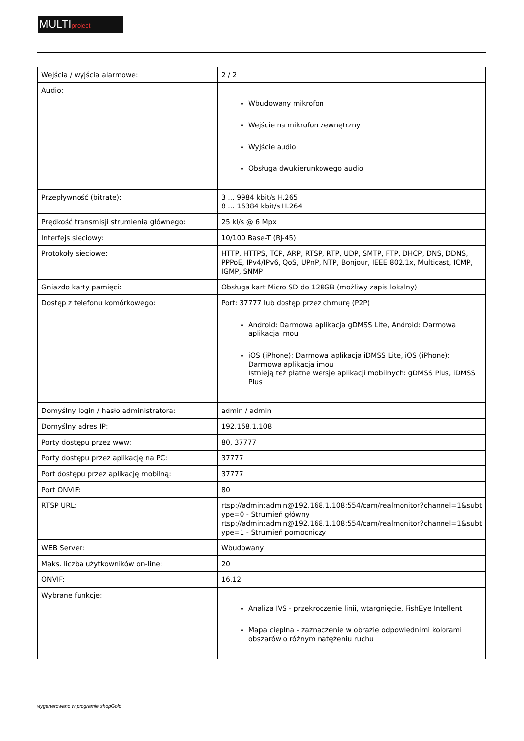MULTIproject
| Wejścia / wyjścia alarmowe: | 2 / 2 |
| Audio: | Wbudowany mikrofon Wejście na mikrofon zewnętrzny Wyjście audio Obsługa dwukierunkowego audio |
| Przepływność (bitrate): | 3 ... 9984 kbit/s H.265 8 ... 16384 kbit/s H.264 |
| Prędkość transmisji strumienia głównego: | 25 kl/s @ 6 Mpx |
| Interfejs sieciowy: | 10/100 Base-T (RJ-45) |
| Protokoły sieciowe: | HTTP, HTTPS, TCP, ARP, RTSP, RTP, UDP, SMTP, FTP, DHCP, DNS, DDNS, PPPoE, IPv4/IPv6, QoS, UPnP, NTP, Bonjour, IEEE 802.1x, Multicast, ICMP, IGMP, SNMP |
| Gniazdo karty pamięci: | Obsługa kart Micro SD do 128GB (możliwy zapis lokalny) |
| Dostęp z telefonu komórkowego: | Port: 37777 lub dostęp przez chmurę (P2P) Android: Darmowa aplikacja gDMSS Lite, Android: Darmowa aplikacja imou iOS (iPhone): Darmowa aplikacja iDMSS Lite, iOS (iPhone): Darmowa aplikacja imou Istnieją też płatne wersje aplikacji mobilnych: gDMSS Plus, iDMSS Plus |
| Domyślny login / hasło administratora: | admin / admin |
| Domyślny adres IP: | 192.168.1.108 |
| Porty dostępu przez www: | 80, 37777 |
| Porty dostępu przez aplikację na PC: | 37777 |
| Port dostępu przez aplikację mobilną: | 37777 |
| Port ONVIF: | 80 |
| RTSP URL: | rtsp://admin:admin@192.168.1.108:554/cam/realmonitor?channel=1&subtype=0 - Strumień główny rtsp://admin:admin@192.168.1.108:554/cam/realmonitor?channel=1&subtype=1 - Strumień pomocniczy |
| WEB Server: | Wbudowany |
| Maks. liczba użytkowników on-line: | 20 |
| ONVIF: | 16.12 |
| Wybrane funkcje: | Analiza IVS - przekroczenie linii, wtargnięcie, FishEye Intellent Mapa cieplna - zaznaczenie w obrazie odpowiednimi kolorami obszarów o różnym natężeniu ruchu |
wygenerowano w programie shopGold